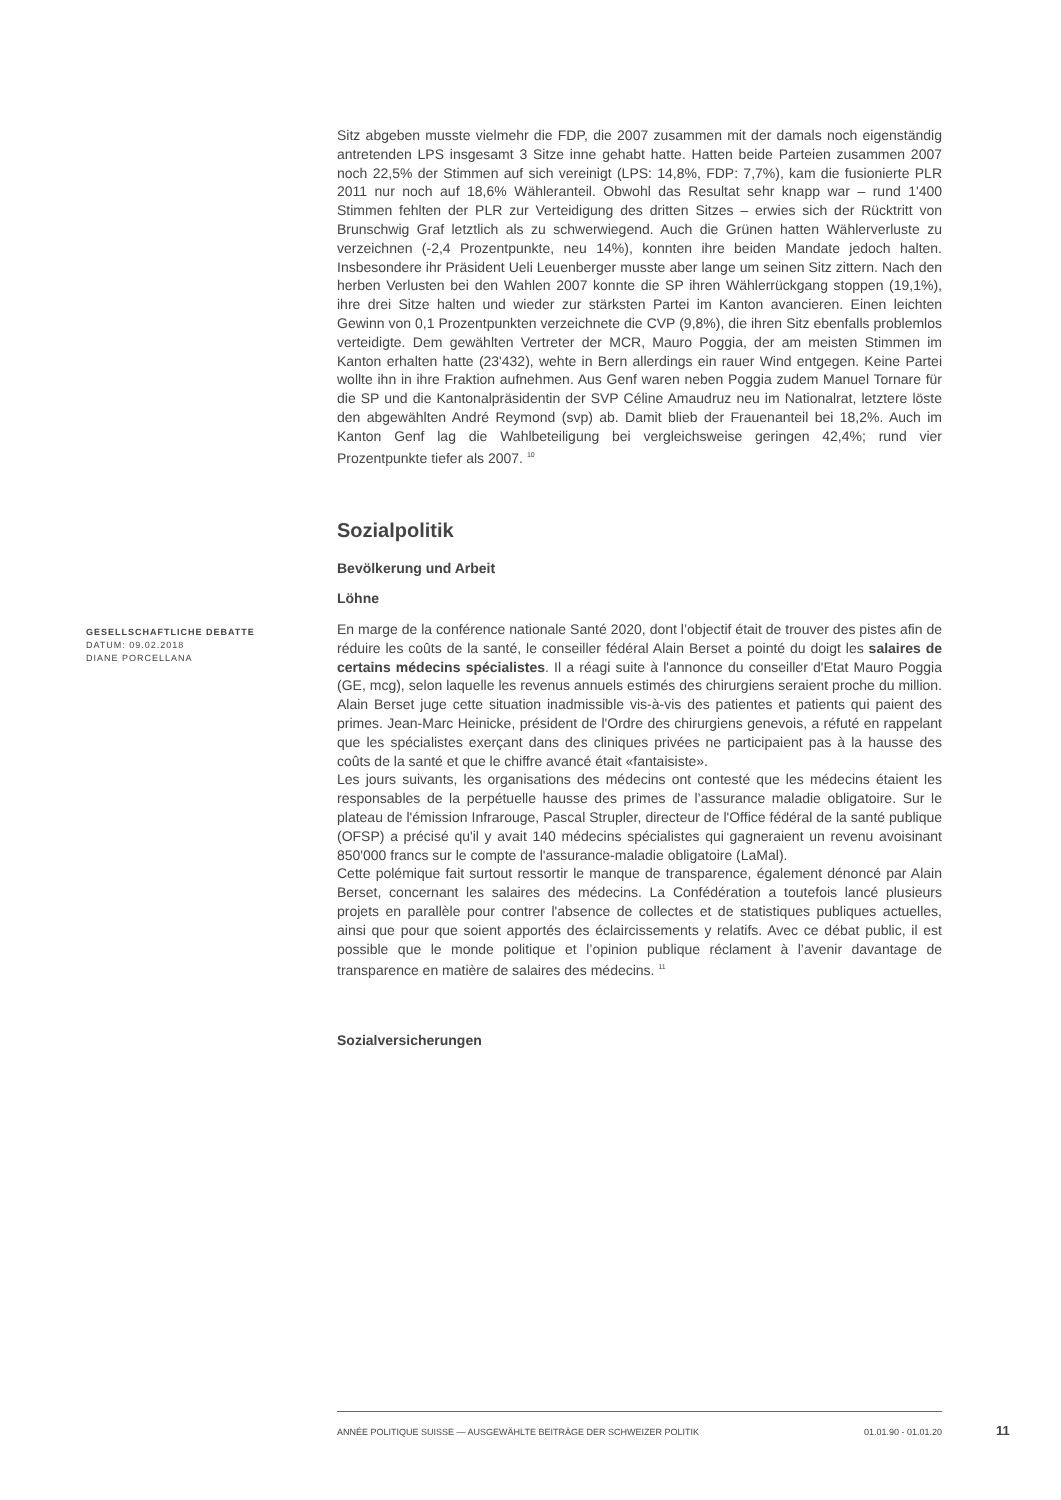Sitz abgeben musste vielmehr die FDP, die 2007 zusammen mit der damals noch eigenständig antretenden LPS insgesamt 3 Sitze inne gehabt hatte. Hatten beide Parteien zusammen 2007 noch 22,5% der Stimmen auf sich vereinigt (LPS: 14,8%, FDP: 7,7%), kam die fusionierte PLR 2011 nur noch auf 18,6% Wähleranteil. Obwohl das Resultat sehr knapp war – rund 1'400 Stimmen fehlten der PLR zur Verteidigung des dritten Sitzes – erwies sich der Rücktritt von Brunschwig Graf letztlich als zu schwerwiegend. Auch die Grünen hatten Wählerverluste zu verzeichnen (-2,4 Prozentpunkte, neu 14%), konnten ihre beiden Mandate jedoch halten. Insbesondere ihr Präsident Ueli Leuenberger musste aber lange um seinen Sitz zittern. Nach den herben Verlusten bei den Wahlen 2007 konnte die SP ihren Wählerrückgang stoppen (19,1%), ihre drei Sitze halten und wieder zur stärksten Partei im Kanton avancieren. Einen leichten Gewinn von 0,1 Prozentpunkten verzeichnete die CVP (9,8%), die ihren Sitz ebenfalls problemlos verteidigte. Dem gewählten Vertreter der MCR, Mauro Poggia, der am meisten Stimmen im Kanton erhalten hatte (23'432), wehte in Bern allerdings ein rauer Wind entgegen. Keine Partei wollte ihn in ihre Fraktion aufnehmen. Aus Genf waren neben Poggia zudem Manuel Tornare für die SP und die Kantonalpräsidentin der SVP Céline Amaudruz neu im Nationalrat, letztere löste den abgewählten André Reymond (svp) ab. Damit blieb der Frauenanteil bei 18,2%. Auch im Kanton Genf lag die Wahlbeteiligung bei vergleichsweise geringen 42,4%; rund vier Prozentpunkte tiefer als 2007. <sup>10</sup>
Sozialpolitik
Bevölkerung und Arbeit
Löhne
GESELLSCHAFTLICHE DEBATTE
DATUM: 09.02.2018
DIANE PORCELLANA
En marge de la conférence nationale Santé 2020, dont l’objectif était de trouver des pistes afin de réduire les coûts de la santé, le conseiller fédéral Alain Berset a pointé du doigt les salaires de certains médecins spécialistes. Il a réagi suite à l'annonce du conseiller d'Etat Mauro Poggia (GE, mcg), selon laquelle les revenus annuels estimés des chirurgiens seraient proche du million. Alain Berset juge cette situation inadmissible vis-à-vis des patientes et patients qui paient des primes. Jean-Marc Heinicke, président de l'Ordre des chirurgiens genevois, a réfuté en rappelant que les spécialistes exerçant dans des cliniques privées ne participaient pas à la hausse des coûts de la santé et que le chiffre avancé était «fantaisiste».
Les jours suivants, les organisations des médecins ont contesté que les médecins étaient les responsables de la perpétuelle hausse des primes de l’assurance maladie obligatoire. Sur le plateau de l'émission Infrarouge, Pascal Strupler, directeur de l'Office fédéral de la santé publique (OFSP) a précisé qu'il y avait 140 médecins spécialistes qui gagneraient un revenu avoisinant 850'000 francs sur le compte de l'assurance-maladie obligatoire (LaMal).
Cette polémique fait surtout ressortir le manque de transparence, également dénoncé par Alain Berset, concernant les salaires des médecins. La Confédération a toutefois lancé plusieurs projets en parallèle pour contrer l'absence de collectes et de statistiques publiques actuelles, ainsi que pour que soient apportés des éclaircissements y relatifs. Avec ce débat public, il est possible que le monde politique et l’opinion publique réclament à l’avenir davantage de transparence en matière de salaires des médecins. <sup>11</sup>
Sozialversicherungen
ANNÉE POLITIQUE SUISSE — AUSGEWÄHLTE BEITRÄGE DER SCHWEIZER POLITIK 01.01.90 - 01.01.20
11